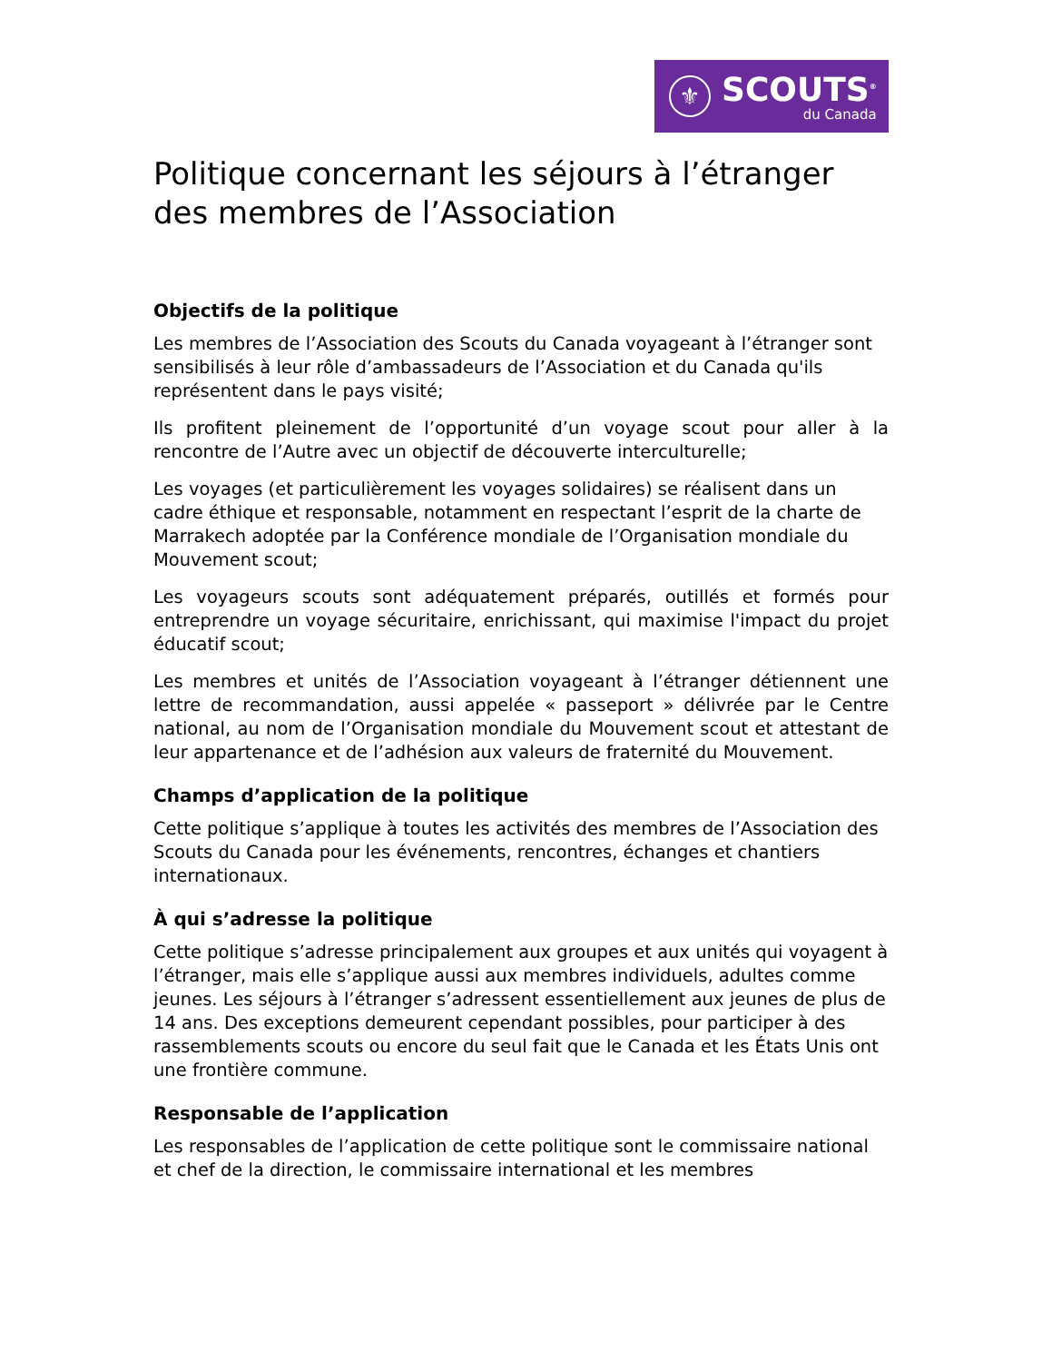⚜
SCOUTS<sup>®</sup>
du Canada
Politique concernant les séjours à l’étranger des membres de l’Association
Objectifs de la politique
Les membres de l’Association des Scouts du Canada voyageant à l’étranger sont sensibilisés à leur rôle d’ambassadeurs de l’Association et du Canada qu'ils représentent dans le pays visité;
Ils profitent pleinement de l’opportunité d’un voyage scout pour aller à la rencontre de l’Autre avec un objectif de découverte interculturelle;
Les voyages (et particulièrement les voyages solidaires) se réalisent dans un cadre éthique et responsable, notamment en respectant l’esprit de la charte de Marrakech adoptée par la Conférence mondiale de l’Organisation mondiale du Mouvement scout;
Les voyageurs scouts sont adéquatement préparés, outillés et formés pour entreprendre un voyage sécuritaire, enrichissant, qui maximise l'impact du projet éducatif scout;
Les membres et unités de l’Association voyageant à l’étranger détiennent une lettre de recommandation, aussi appelée « passeport » délivrée par le Centre national, au nom de l’Organisation mondiale du Mouvement scout et attestant de leur appartenance et de l’adhésion aux valeurs de fraternité du Mouvement.
Champs d’application de la politique
Cette politique s’applique à toutes les activités des membres de l’Association des Scouts du Canada pour les événements, rencontres, échanges et chantiers internationaux.
À qui s’adresse la politique
Cette politique s’adresse principalement aux groupes et aux unités qui voyagent à l’étranger, mais elle s’applique aussi aux membres individuels, adultes comme jeunes. Les séjours à l’étranger s’adressent essentiellement aux jeunes de plus de 14 ans. Des exceptions demeurent cependant possibles, pour participer à des rassemblements scouts ou encore du seul fait que le Canada et les États Unis ont une frontière commune.
Responsable de l’application
Les responsables de l’application de cette politique sont le commissaire national et chef de la direction, le commissaire international et les membres